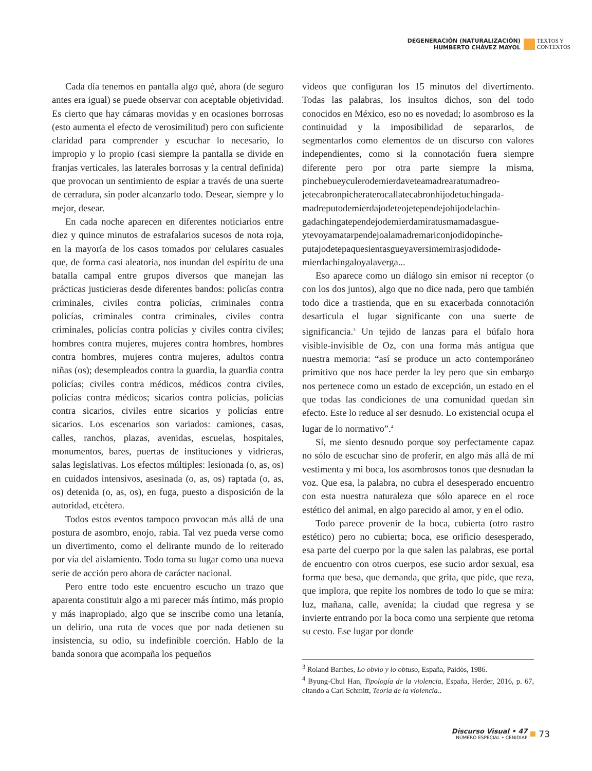DEGENERACIÓN (NATURALIZACIÓN)
HUMBERTO CHÁVEZ MAYOL
TEXTOS Y
CONTEXTOS
Cada día tenemos en pantalla algo qué, ahora (de seguro antes era igual) se puede observar con aceptable objetividad. Es cierto que hay cámaras movidas y en ocasiones borrosas (esto aumenta el efecto de verosimilitud) pero con suficiente claridad para comprender y escuchar lo necesario, lo impropio y lo propio (casi siempre la pantalla se divide en franjas verticales, las laterales borrosas y la central definida) que provocan un sentimiento de espiar a través de una suerte de cerradura, sin poder alcanzarlo todo. Desear, siempre y lo mejor, desear.
En cada noche aparecen en diferentes noticiarios entre diez y quince minutos de estrafalarios sucesos de nota roja, en la mayoría de los casos tomados por celulares casuales que, de forma casi aleatoria, nos inundan del espíritu de una batalla campal entre grupos diversos que manejan las prácticas justicieras desde diferentes bandos: policías contra criminales, civiles contra policías, criminales contra policías, criminales contra criminales, civiles contra criminales, policías contra policías y civiles contra civiles; hombres contra mujeres, mujeres contra hombres, hombres contra hombres, mujeres contra mujeres, adultos contra niñas (os); desempleados contra la guardia, la guardia contra policías; civiles contra médicos, médicos contra civiles, policías contra médicos; sicarios contra policías, policías contra sicarios, civiles entre sicarios y policías entre sicarios. Los escenarios son variados: camiones, casas, calles, ranchos, plazas, avenidas, escuelas, hospitales, monumentos, bares, puertas de instituciones y vidrieras, salas legislativas. Los efectos múltiples: lesionada (o, as, os) en cuidados intensivos, asesinada (o, as, os) raptada (o, as, os) detenida (o, as, os), en fuga, puesto a disposición de la autoridad, etcétera.
Todos estos eventos tampoco provocan más allá de una postura de asombro, enojo, rabia. Tal vez pueda verse como un divertimento, como el delirante mundo de lo reiterado por vía del aislamiento. Todo toma su lugar como una nueva serie de acción pero ahora de carácter nacional.
Pero entre todo este encuentro escucho un trazo que aparenta constituir algo a mi parecer más íntimo, más propio y más inapropiado, algo que se inscribe como una letanía, un delirio, una ruta de voces que por nada detienen su insistencia, su odio, su indefinible coerción. Hablo de la banda sonora que acompaña los pequeños
videos que configuran los 15 minutos del divertimento. Todas las palabras, los insultos dichos, son del todo conocidos en México, eso no es novedad; lo asombroso es la continuidad y la imposibilidad de separarlos, de segmentarlos como elementos de un discurso con valores independientes, como si la connotación fuera siempre diferente pero por otra parte siempre la misma, pinchebueyculerodemierdaveteamadrearatumadreo-jetecabronpicheraterocallatecabronhijodetuchingada-madreputodemierdajodeteojetependejohijodelachin-gadachingatependejodemierdamiratusmamadasgue-ytevoyamatarpendejoalamadremariconjodidopinche-putajodetepaquesientasgueyaversimemirasjodidode-mierdachingaloyalaverga...
Eso aparece como un diálogo sin emisor ni receptor (o con los dos juntos), algo que no dice nada, pero que también todo dice a trastienda, que en su exacerbada connotación desarticula el lugar significante con una suerte de significancia.<sup>3</sup> Un tejido de lanzas para el búfalo hora visible-invisible de Oz, con una forma más antigua que nuestra memoria: “así se produce un acto contemporáneo primitivo que nos hace perder la ley pero que sin embargo nos pertenece como un estado de excepción, un estado en el que todas las condiciones de una comunidad quedan sin efecto. Este lo reduce al ser desnudo. Lo existencial ocupa el lugar de lo normativo”.<sup>4</sup>
Sí, me siento desnudo porque soy perfectamente capaz no sólo de escuchar sino de proferir, en algo más allá de mi vestimenta y mi boca, los asombrosos tonos que desnudan la voz. Que esa, la palabra, no cubra el desesperado encuentro con esta nuestra naturaleza que sólo aparece en el roce estético del animal, en algo parecido al amor, y en el odio.
Todo parece provenir de la boca, cubierta (otro rastro estético) pero no cubierta; boca, ese orificio desesperado, esa parte del cuerpo por la que salen las palabras, ese portal de encuentro con otros cuerpos, ese sucio ardor sexual, esa forma que besa, que demanda, que grita, que pide, que reza, que implora, que repite los nombres de todo lo que se mira: luz, mañana, calle, avenida; la ciudad que regresa y se invierte entrando por la boca como una serpiente que retoma su cesto. Ese lugar por donde
<sup>3</sup> Roland Barthes, Lo obvio y lo obtuso, España, Paidós, 1986.
<sup>4</sup> Byung-Chul Han, Tipología de la violencia, España, Herder, 2016, p. 67, citando a Carl Schmitt, Teoría de la violencia..
Discurso Visual • 47
NÚMERO ESPECIAL • CENIDIAP
73